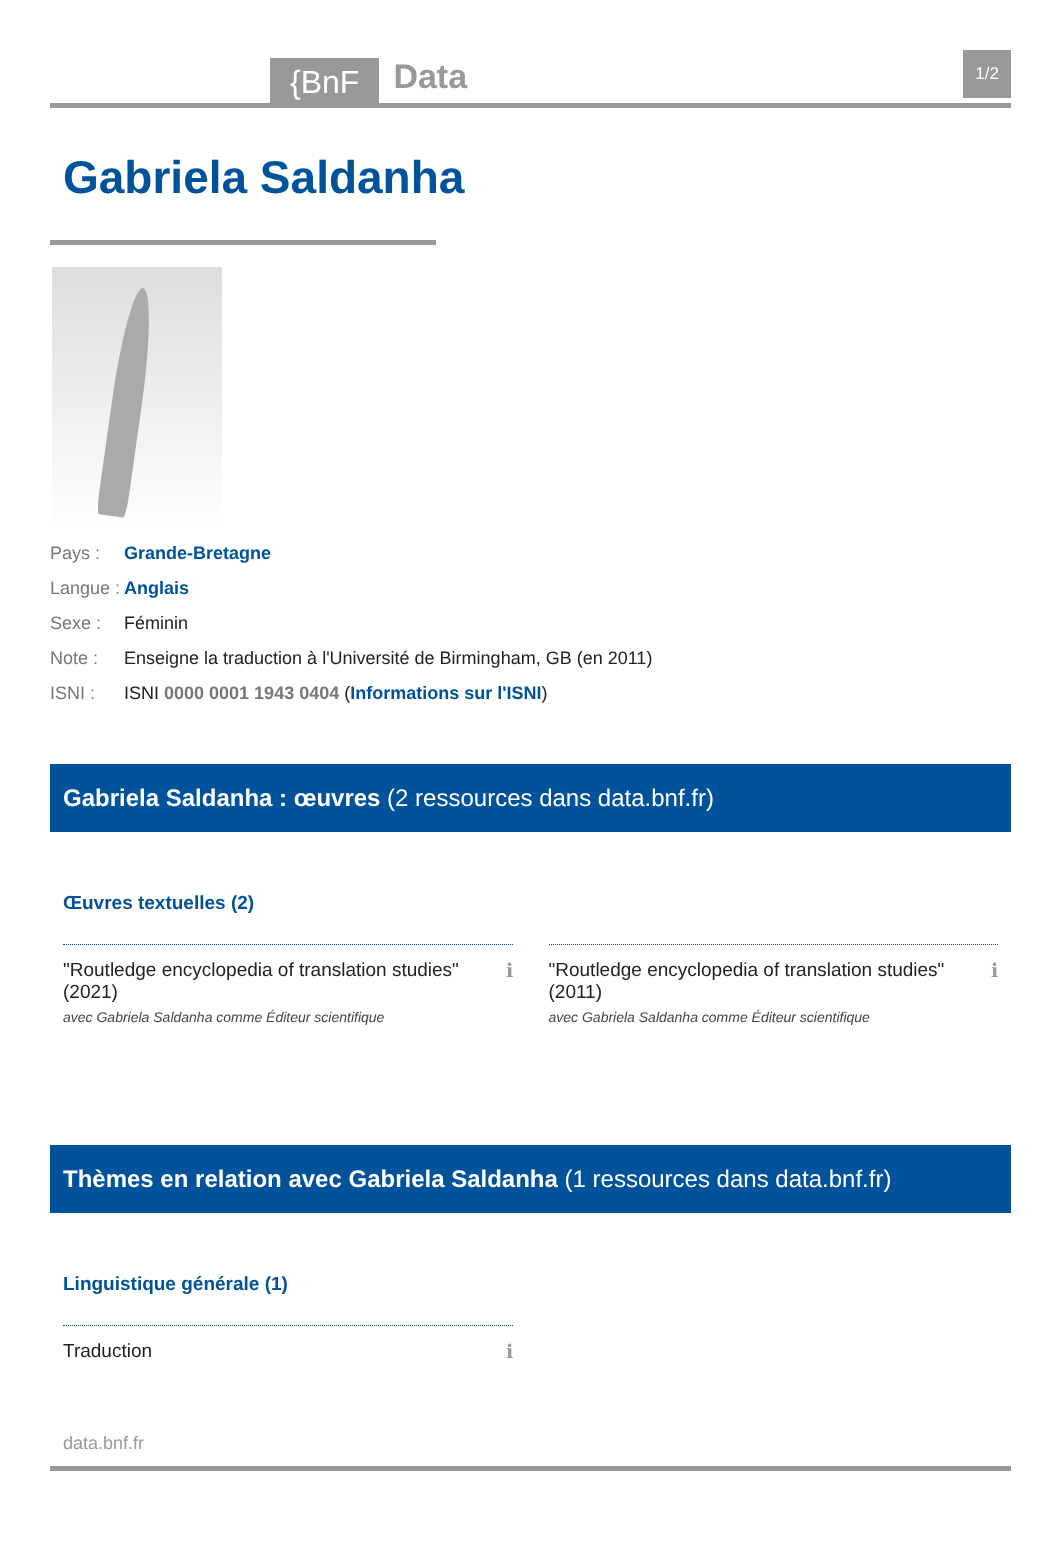{BnF Data 1/2
Gabriela Saldanha
Pays : Grande-Bretagne
Langue : Anglais
Sexe : Féminin
Note : Enseigne la traduction à l'Université de Birmingham, GB (en 2011)
ISNI : ISNI 0000 0001 1943 0404 (Informations sur l'ISNI)
Gabriela Saldanha : œuvres (2 ressources dans data.bnf.fr)
Œuvres textuelles (2)
"Routledge encyclopedia of translation studies" (2021)
avec Gabriela Saldanha comme Éditeur scientifique
ℹ
"Routledge encyclopedia of translation studies" (2011)
avec Gabriela Saldanha comme Éditeur scientifique
ℹ
Thèmes en relation avec Gabriela Saldanha (1 ressources dans data.bnf.fr)
Linguistique générale (1)
Traduction ℹ
data.bnf.fr